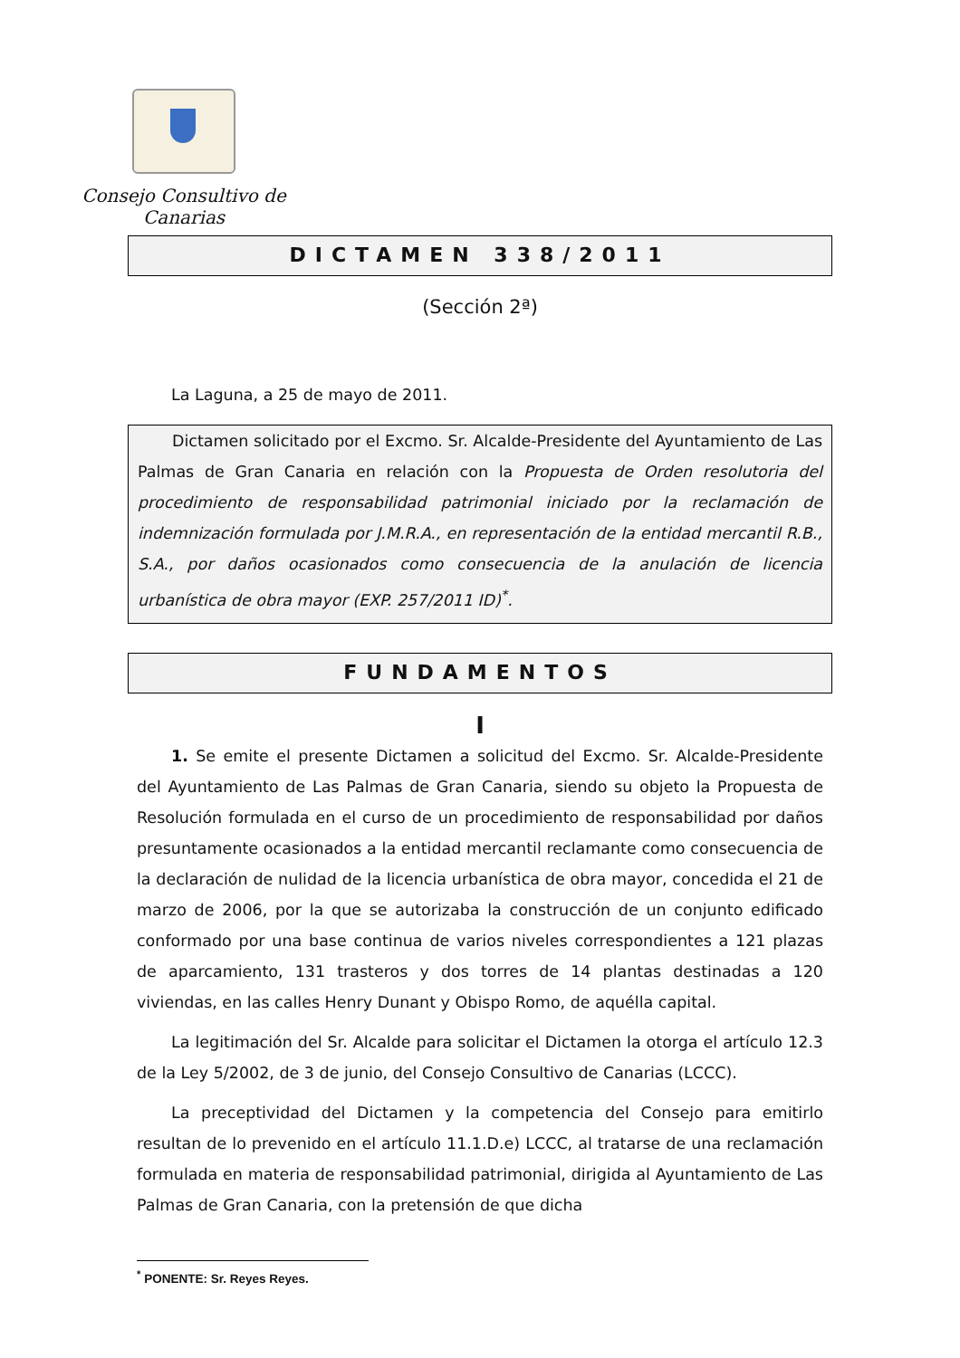Consejo Consultivo de Canarias
DICTAMEN 338/2011
(Sección 2ª)
La Laguna, a 25 de mayo de 2011.
Dictamen solicitado por el Excmo. Sr. Alcalde-Presidente del Ayuntamiento de Las Palmas de Gran Canaria en relación con la Propuesta de Orden resolutoria del procedimiento de responsabilidad patrimonial iniciado por la reclamación de indemnización formulada por J.M.R.A., en representación de la entidad mercantil R.B., S.A., por daños ocasionados como consecuencia de la anulación de licencia urbanística de obra mayor (EXP. 257/2011 ID)<sup>*</sup>.
FUNDAMENTOS
I
1. Se emite el presente Dictamen a solicitud del Excmo. Sr. Alcalde-Presidente del Ayuntamiento de Las Palmas de Gran Canaria, siendo su objeto la Propuesta de Resolución formulada en el curso de un procedimiento de responsabilidad por daños presuntamente ocasionados a la entidad mercantil reclamante como consecuencia de la declaración de nulidad de la licencia urbanística de obra mayor, concedida el 21 de marzo de 2006, por la que se autorizaba la construcción de un conjunto edificado conformado por una base continua de varios niveles correspondientes a 121 plazas de aparcamiento, 131 trasteros y dos torres de 14 plantas destinadas a 120 viviendas, en las calles Henry Dunant y Obispo Romo, de aquélla capital.
La legitimación del Sr. Alcalde para solicitar el Dictamen la otorga el artículo 12.3 de la Ley 5/2002, de 3 de junio, del Consejo Consultivo de Canarias (LCCC).
La preceptividad del Dictamen y la competencia del Consejo para emitirlo resultan de lo prevenido en el artículo 11.1.D.e) LCCC, al tratarse de una reclamación formulada en materia de responsabilidad patrimonial, dirigida al Ayuntamiento de Las Palmas de Gran Canaria, con la pretensión de que dicha
<sup>*</sup> PONENTE: Sr. Reyes Reyes.